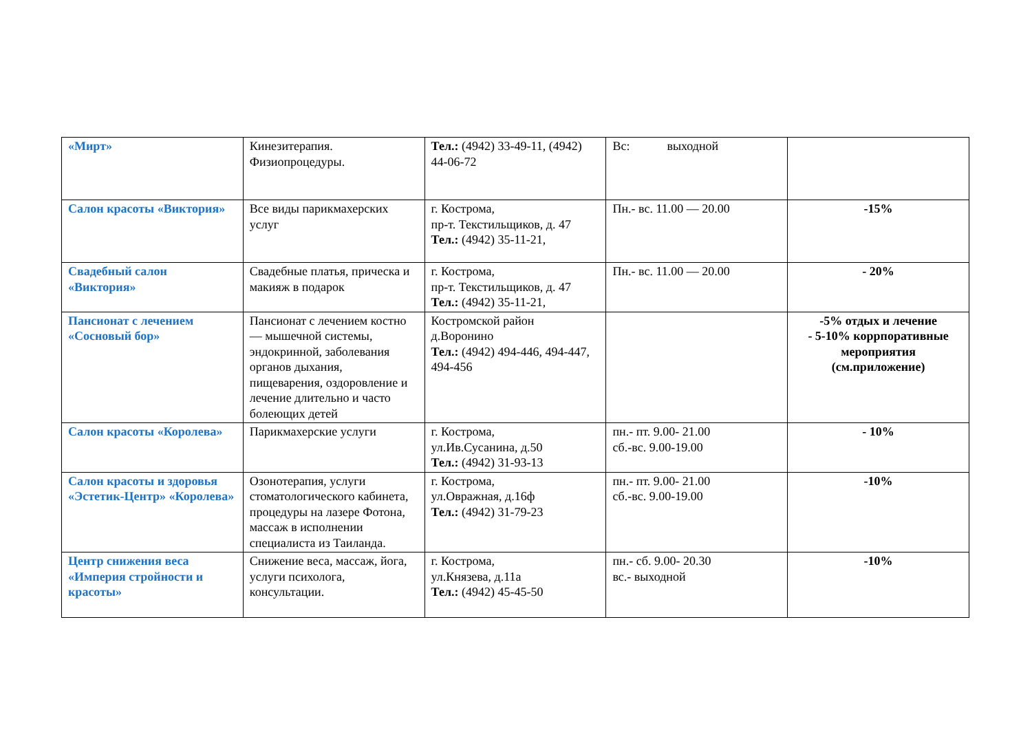| «Мирт» | Кинезитерапия. Физиопроцедуры. | Тел.: (4942) 33-49-11, (4942) 44-06-72 | Вс: выходной | |
| Салон красоты «Виктория» | Все виды парикмахерских услуг | г. Кострома, пр-т. Текстильщиков, д. 47 Тел.: (4942) 35-11-21, | Пн.- вс. 11.00 — 20.00 | -15% |
| Свадебный салон «Виктория» | Свадебные платья, прическа и макияж в подарок | г. Кострома, пр-т. Текстильщиков, д. 47 Тел.: (4942) 35-11-21, | Пн.- вс. 11.00 — 20.00 | - 20% |
| Пансионат с лечением «Сосновый бор» | Пансионат с лечением костно — мышечной системы, эндокринной, заболевания органов дыхания, пищеварения, оздоровление и лечение длительно и часто болеющих детей | Костромской район д.Воронино Тел.: (4942) 494-446, 494-447, 494-456 | | -5% отдых и лечение - 5-10% коррпоративные мероприятия (см.приложение) |
| Салон красоты «Королева» | Парикмахерские услуги | г. Кострома, ул.Ив.Сусанина, д.50 Тел.: (4942) 31-93-13 | пн.- пт. 9.00- 21.00 сб.-вс. 9.00-19.00 | - 10% |
| Салон красоты и здоровья «Эстетик-Центр» «Королева» | Озонотерапия, услуги стоматологического кабинета, процедуры на лазере Фотона, массаж в исполнении специалиста из Таиланда. | г. Кострома, ул.Овражная, д.16ф Тел.: (4942) 31-79-23 | пн.- пт. 9.00- 21.00 сб.-вс. 9.00-19.00 | -10% |
| Центр снижения веса «Империя стройности и красоты» | Снижение веса, массаж, йога, услуги психолога, консультации. | г. Кострома, ул.Князева, д.11а Тел.: (4942) 45-45-50 | пн.- сб. 9.00- 20.30 вс.- выходной | -10% |